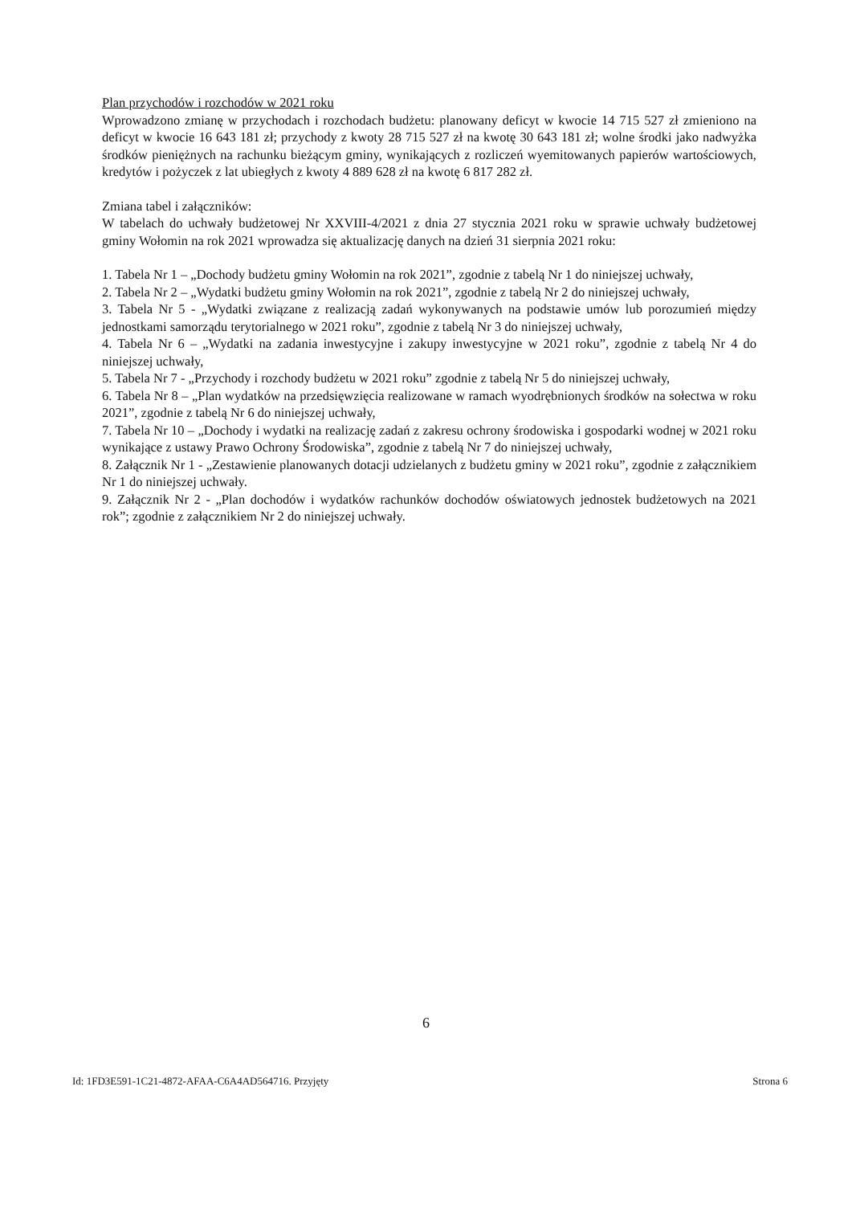Plan przychodów i rozchodów w 2021 roku
Wprowadzono zmianę w przychodach i rozchodach budżetu: planowany deficyt w kwocie 14 715 527 zł zmieniono na deficyt w kwocie 16 643 181 zł; przychody z kwoty 28 715 527 zł na kwotę 30 643 181 zł; wolne środki jako nadwyżka środków pieniężnych na rachunku bieżącym gminy, wynikających z rozliczeń wyemitowanych papierów wartościowych, kredytów i pożyczek z lat ubiegłych z kwoty 4 889 628 zł na kwotę 6 817 282 zł.
Zmiana tabel i załączników:
W tabelach do uchwały budżetowej Nr XXVIII-4/2021 z dnia 27 stycznia 2021 roku w sprawie uchwały budżetowej gminy Wołomin na rok 2021 wprowadza się aktualizację danych na dzień 31 sierpnia 2021 roku:
1. Tabela Nr 1 – „Dochody budżetu gminy Wołomin na rok 2021”, zgodnie z tabelą Nr 1 do niniejszej uchwały,
2. Tabela Nr 2 – „Wydatki budżetu gminy Wołomin na rok 2021”, zgodnie z tabelą Nr 2 do niniejszej uchwały,
3. Tabela Nr 5 - „Wydatki związane z realizacją zadań wykonywanych na podstawie umów lub porozumień między jednostkami samorządu terytorialnego w 2021 roku”, zgodnie z tabelą Nr 3 do niniejszej uchwały,
4. Tabela Nr 6 – „Wydatki na zadania inwestycyjne i zakupy inwestycyjne w 2021 roku”, zgodnie z tabelą Nr 4 do niniejszej uchwały,
5. Tabela Nr 7 - „Przychody i rozchody budżetu w 2021 roku” zgodnie z tabelą Nr 5 do niniejszej uchwały,
6. Tabela Nr 8 – „Plan wydatków na przedsięwzięcia realizowane w ramach wyodrębnionych środków na sołectwa w roku 2021”, zgodnie z tabelą Nr 6 do niniejszej uchwały,
7. Tabela Nr 10 – „Dochody i wydatki na realizację zadań z zakresu ochrony środowiska i gospodarki wodnej w 2021 roku wynikające z ustawy Prawo Ochrony Środowiska”, zgodnie z tabelą Nr 7 do niniejszej uchwały,
8. Załącznik Nr 1 - „Zestawienie planowanych dotacji udzielanych z budżetu gminy w 2021 roku”, zgodnie z załącznikiem Nr 1 do niniejszej uchwały.
9. Załącznik Nr 2 - „Plan dochodów i wydatków rachunków dochodów oświatowych jednostek budżetowych na 2021 rok”; zgodnie z załącznikiem Nr 2 do niniejszej uchwały.
6
Id: 1FD3E591-1C21-4872-AFAA-C6A4AD564716. Przyjęty Strona 6